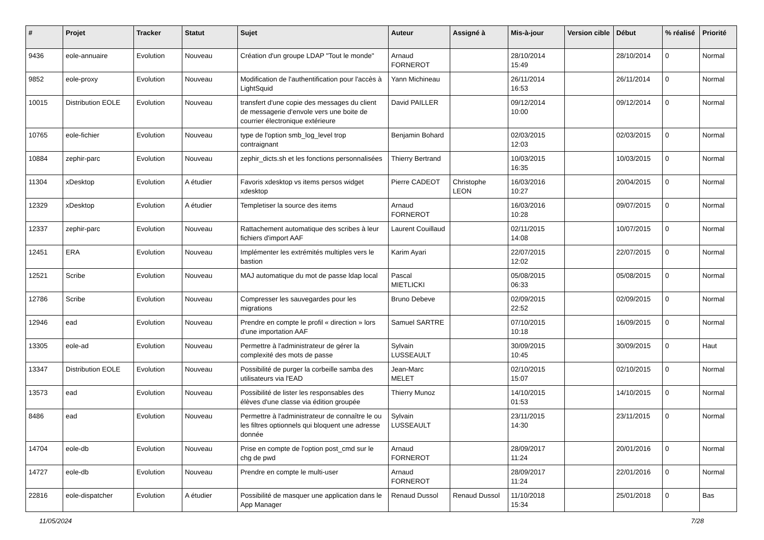| # | Projet | Tracker | Statut | Sujet | Auteur | Assigné à | Mis-à-jour | Version cible | Début | % réalisé | Priorité |
| --- | --- | --- | --- | --- | --- | --- | --- | --- | --- | --- | --- |
| 9436 | eole-annuaire | Evolution | Nouveau | Création d'un groupe LDAP "Tout le monde" | Arnaud FORNEROT | | 28/10/2014 15:49 | | 28/10/2014 | 0 | Normal |
| 9852 | eole-proxy | Evolution | Nouveau | Modification de l'authentification pour l'accès à LightSquid | Yann Michineau | | 26/11/2014 16:53 | | 26/11/2014 | 0 | Normal |
| 10015 | Distribution EOLE | Evolution | Nouveau | transfert d'une copie des messages du client de messagerie d'envole vers une boite de courrier électronique extérieure | David PAILLER | | 09/12/2014 10:00 | | 09/12/2014 | 0 | Normal |
| 10765 | eole-fichier | Evolution | Nouveau | type de l'option smb_log_level trop contraignant | Benjamin Bohard | | 02/03/2015 12:03 | | 02/03/2015 | 0 | Normal |
| 10884 | zephir-parc | Evolution | Nouveau | zephir_dicts.sh et les fonctions personnalisées | Thierry Bertrand | | 10/03/2015 16:35 | | 10/03/2015 | 0 | Normal |
| 11304 | xDesktop | Evolution | A étudier | Favoris xdesktop vs items persos widget xdesktop | Pierre CADEOT | Christophe LEON | 16/03/2016 10:27 | | 20/04/2015 | 0 | Normal |
| 12329 | xDesktop | Evolution | A étudier | Templetiser la source des items | Arnaud FORNEROT | | 16/03/2016 10:28 | | 09/07/2015 | 0 | Normal |
| 12337 | zephir-parc | Evolution | Nouveau | Rattachement automatique des scribes à leur fichiers d'import AAF | Laurent Couillaud | | 02/11/2015 14:08 | | 10/07/2015 | 0 | Normal |
| 12451 | ERA | Evolution | Nouveau | Implémenter les extrémités multiples vers le bastion | Karim Ayari | | 22/07/2015 12:02 | | 22/07/2015 | 0 | Normal |
| 12521 | Scribe | Evolution | Nouveau | MAJ automatique du mot de passe ldap local | Pascal MIETLICKI | | 05/08/2015 06:33 | | 05/08/2015 | 0 | Normal |
| 12786 | Scribe | Evolution | Nouveau | Compresser les sauvegardes pour les migrations | Bruno Debeve | | 02/09/2015 22:52 | | 02/09/2015 | 0 | Normal |
| 12946 | ead | Evolution | Nouveau | Prendre en compte le profil « direction » lors d'une importation AAF | Samuel SARTRE | | 07/10/2015 10:18 | | 16/09/2015 | 0 | Normal |
| 13305 | eole-ad | Evolution | Nouveau | Permettre à l'administrateur de gérer la complexité des mots de passe | Sylvain LUSSEAULT | | 30/09/2015 10:45 | | 30/09/2015 | 0 | Haut |
| 13347 | Distribution EOLE | Evolution | Nouveau | Possibilité de purger la corbeille samba des utilisateurs via l'EAD | Jean-Marc MELET | | 02/10/2015 15:07 | | 02/10/2015 | 0 | Normal |
| 13573 | ead | Evolution | Nouveau | Possibilité de lister les responsables des élèves d'une classe via édition groupée | Thierry Munoz | | 14/10/2015 01:53 | | 14/10/2015 | 0 | Normal |
| 8486 | ead | Evolution | Nouveau | Permettre à l'administrateur de connaître le ou les filtres optionnels qui bloquent une adresse donnée | Sylvain LUSSEAULT | | 23/11/2015 14:30 | | 23/11/2015 | 0 | Normal |
| 14704 | eole-db | Evolution | Nouveau | Prise en compte de l'option post_cmd sur le chg de pwd | Arnaud FORNEROT | | 28/09/2017 11:24 | | 20/01/2016 | 0 | Normal |
| 14727 | eole-db | Evolution | Nouveau | Prendre en compte le multi-user | Arnaud FORNEROT | | 28/09/2017 11:24 | | 22/01/2016 | 0 | Normal |
| 22816 | eole-dispatcher | Evolution | A étudier | Possibilité de masquer une application dans le App Manager | Renaud Dussol | Renaud Dussol | 11/10/2018 15:34 | | 25/01/2018 | 0 | Bas |
11/05/2024 7/28